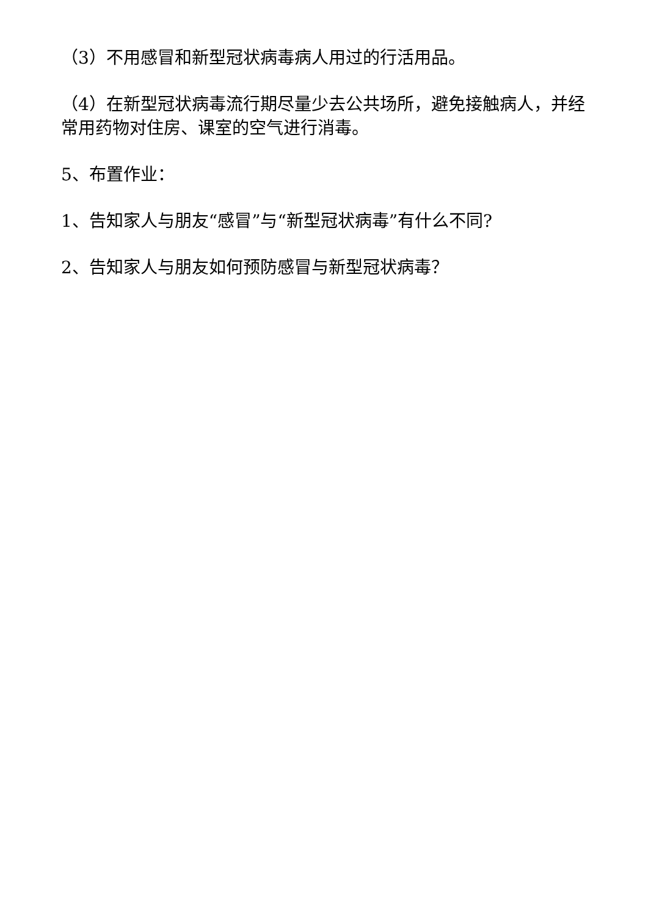（3）不用感冒和新型冠状病毒病人用过的行活用品。
（4）在新型冠状病毒流行期尽量少去公共场所，避免接触病人，并经常用药物对住房、课室的空气进行消毒。
5、布置作业：
1、告知家人与朋友“感冒”与“新型冠状病毒”有什么不同?
2、告知家人与朋友如何预防感冒与新型冠状病毒？